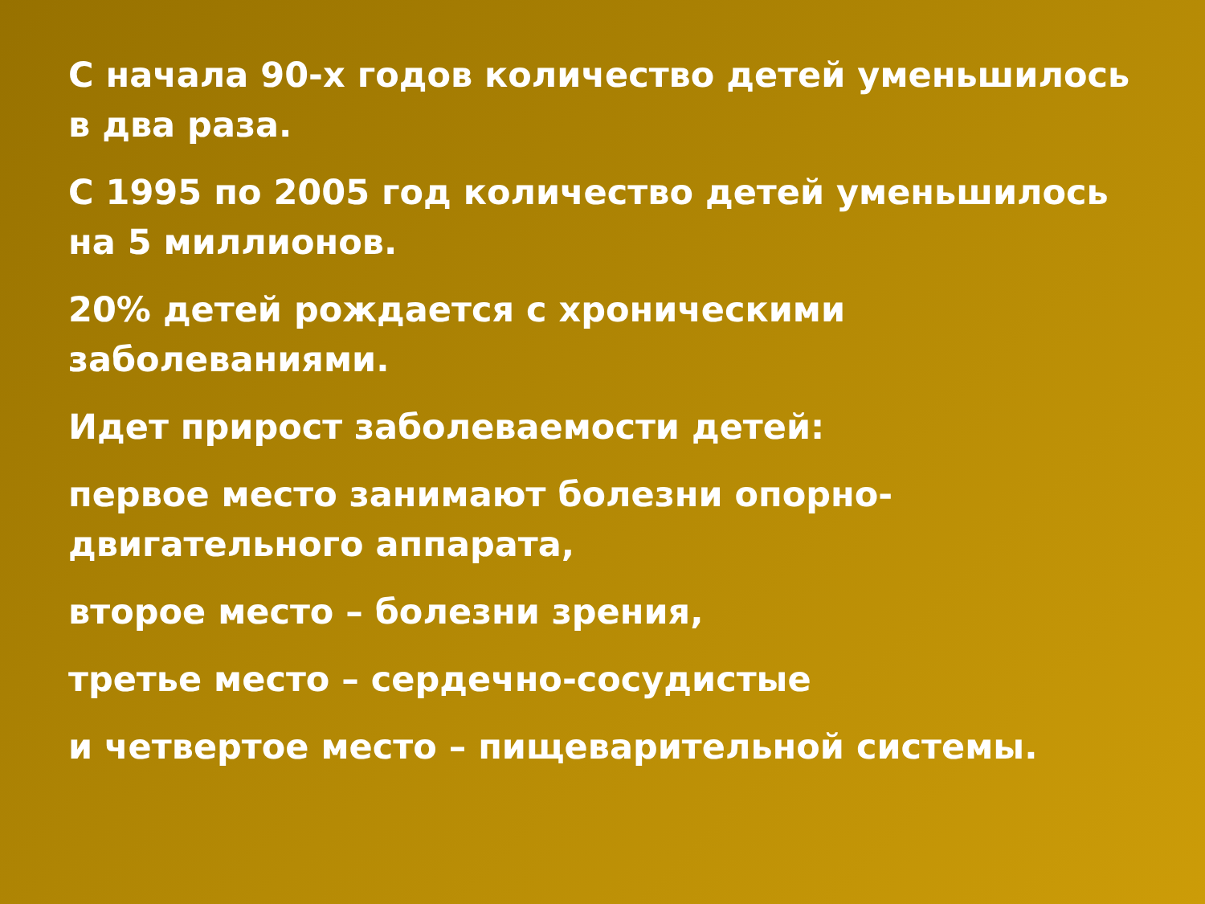С начала 90-х годов количество детей уменьшилось в два раза.
С 1995 по 2005 год количество детей уменьшилось на 5 миллионов.
20% детей рождается с хроническими заболеваниями.
Идет прирост заболеваемости детей:
первое место занимают болезни опорно-двигательного аппарата,
второе место – болезни зрения,
третье место – сердечно-сосудистые
и четвертое место – пищеварительной системы.